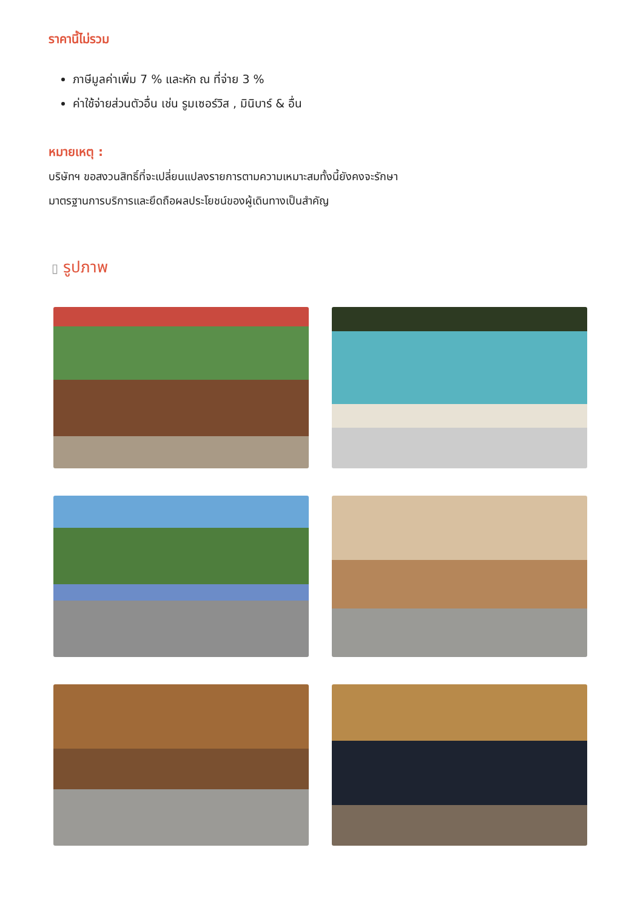ราคานี้ไม่รวม
ภาษีมูลค่าเพิ่ม 7 % และหัก ณ ที่จ่าย 3 %
ค่าใช้จ่ายส่วนตัวอื่น เช่น รูมเซอร์วิส , มินิบาร์ & อื่น
หมายเหตุ :
บริษัทฯ ขอสงวนสิทธิ์ที่จะเปลี่ยนแปลงรายการตามความเหมาะสมทั้งนี้ยังคงจะรักษา
มาตรฐานการบริการและยึดถือผลประโยชน์ของผู้เดินทางเป็นสำคัญ
▯ รูปภาพ